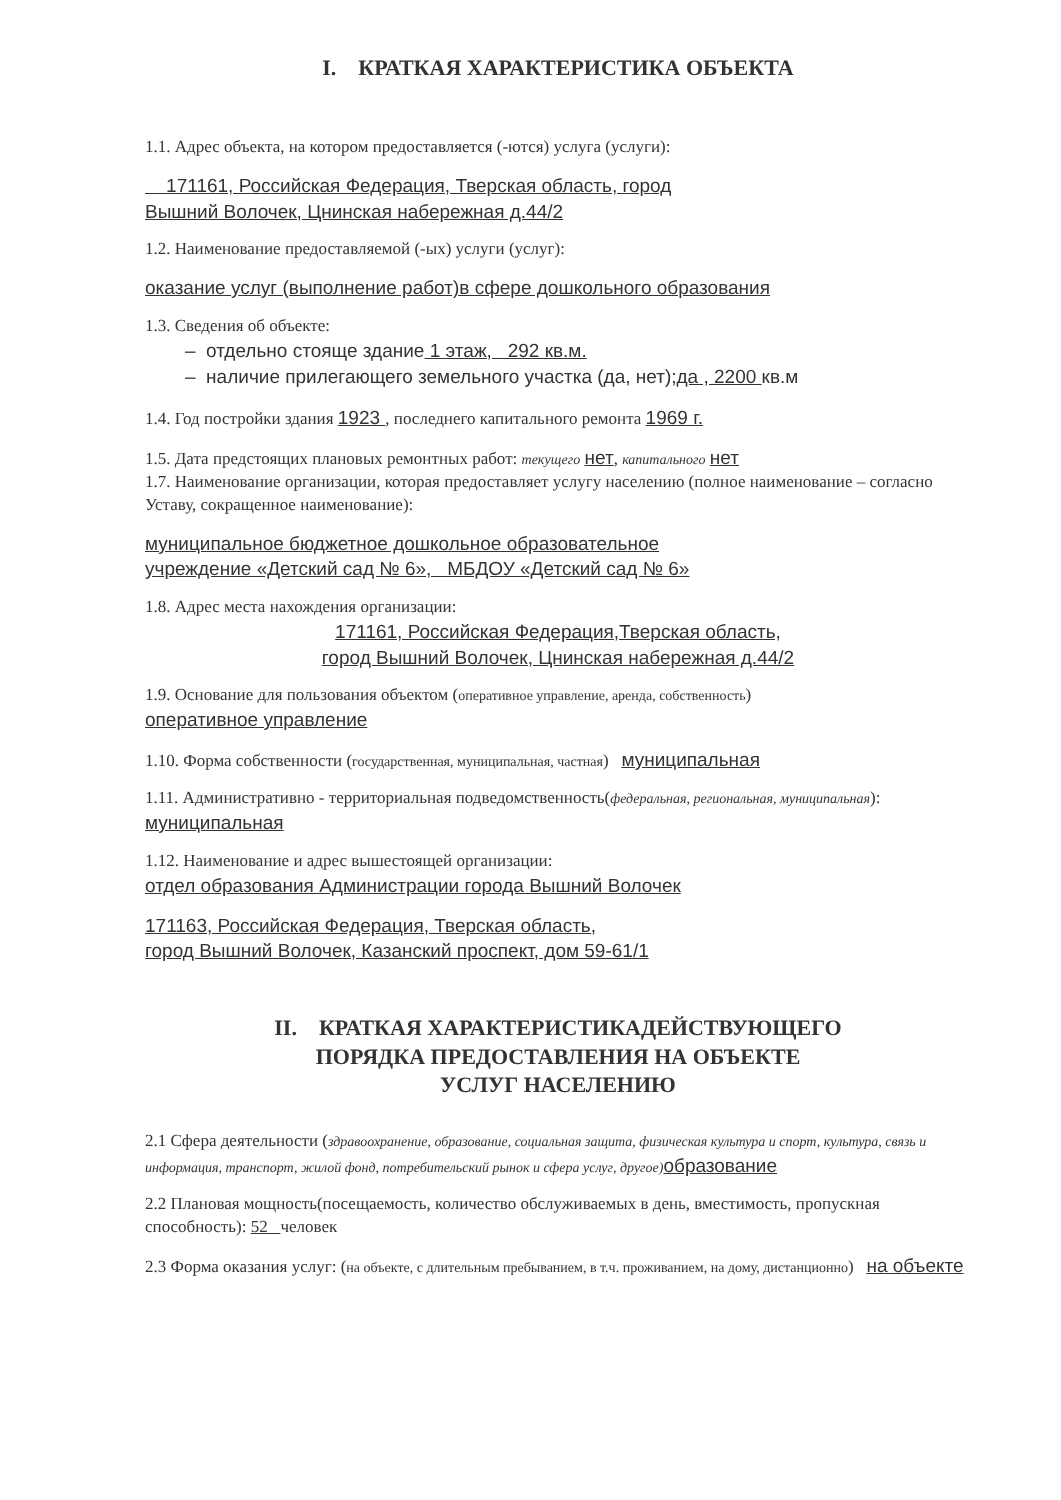I. КРАТКАЯ ХАРАКТЕРИСТИКА ОБЪЕКТА
1.1. Адрес объекта, на котором предоставляется (-ются) услуга (услуги):
171161, Российская Федерация, Тверская область, город
Вышний Волочек, Цнинская набережная д.44/2
1.2. Наименование предоставляемой (-ых) услуги (услуг):
оказание услуг (выполнение работ)в сфере дошкольного образования
1.3. Сведения об объекте:
– отдельно стояще здание 1 этаж, 292 кв.м.
– наличие прилегающего земельного участка (да, нет);да , 2200 кв.м
1.4. Год постройки здания 1923 , последнего капитального ремонта 1969 г.
1.5. Дата предстоящих плановых ремонтных работ: текущего нет, капитального нет
1.7. Наименование организации, которая предоставляет услугу населению (полное наименование – согласно Уставу, сокращенное наименование):
муниципальное бюджетное дошкольное образовательное
учреждение «Детский сад № 6», МБДОУ «Детский сад № 6»
1.8. Адрес места нахождения организации:
171161, Российская Федерация,Тверская область,
город Вышний Волочек, Цнинская набережная д.44/2
1.9. Основание для пользования объектом (оперативное управление, аренда, собственность)
оперативное управление
1.10. Форма собственности (государственная, муниципальная, частная) муниципальная
1.11. Административно - территориальная подведомственность(федеральная, региональная, муниципальная):
муниципальная
1.12. Наименование и адрес вышестоящей организации:
отдел образования Администрации города Вышний Волочек
171163, Российская Федерация, Тверская область,
город Вышний Волочек, Казанский проспект, дом 59-61/1
II. КРАТКАЯ ХАРАКТЕРИСТИКАДЕЙСТВУЮЩЕГО
ПОРЯДКА ПРЕДОСТАВЛЕНИЯ НА ОБЪЕКТЕ
УСЛУГ НАСЕЛЕНИЮ
2.1 Сфера деятельности (здравоохранение, образование, социальная защита, физическая культура и спорт, культура, связь и информация, транспорт, жилой фонд, потребительский рынок и сфера услуг, другое) образование
2.2 Плановая мощность(посещаемость, количество обслуживаемых в день, вместимость, пропускная способность): 52 человек
2.3 Форма оказания услуг: (на объекте, с длительным пребыванием, в т.ч. проживанием, на дому, дистанционно) на объекте